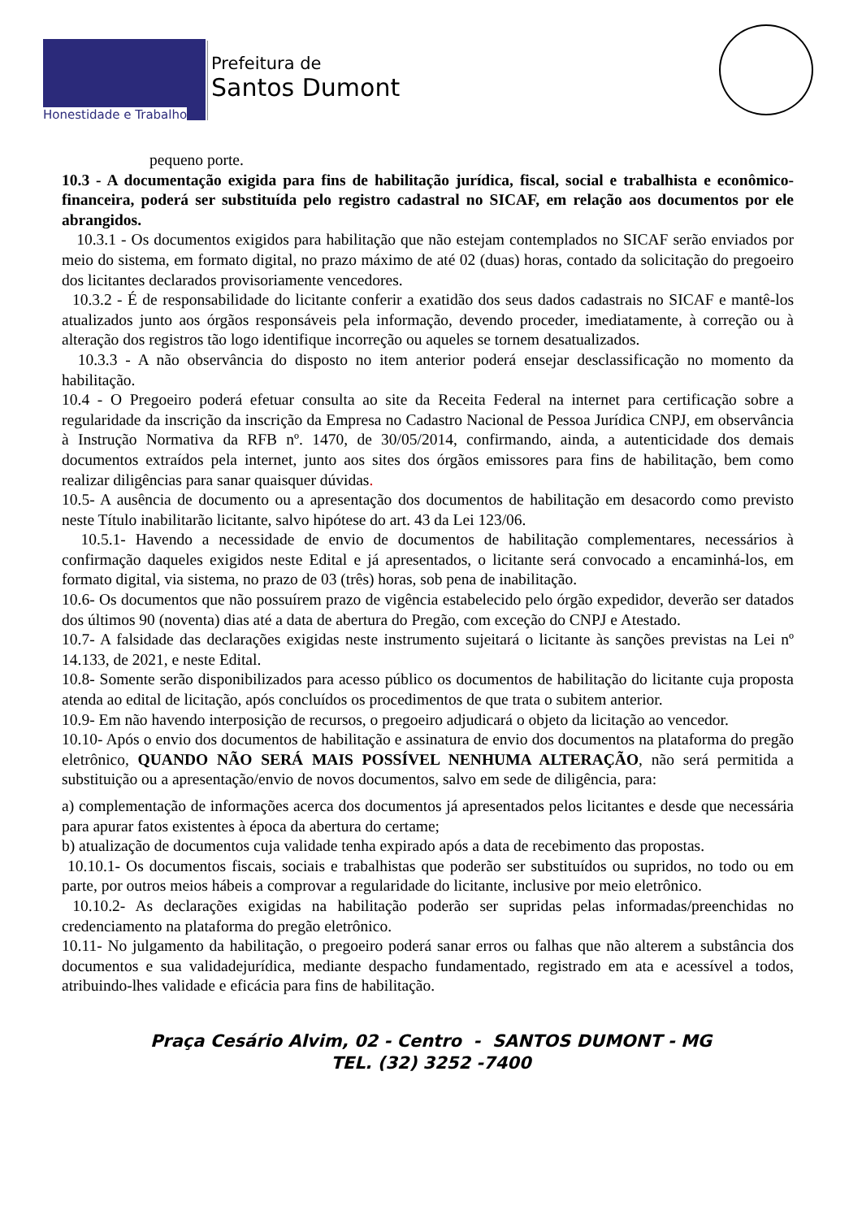Honestidade e Trabalho
Prefeitura de
Santos Dumont
pequeno porte.
10.3 - A documentação exigida para fins de habilitação jurídica, fiscal, social e trabalhista e econômico-financeira, poderá ser substituída pelo registro cadastral no SICAF, em relação aos documentos por ele abrangidos.
10.3.1 - Os documentos exigidos para habilitação que não estejam contemplados no SICAF serão enviados por meio do sistema, em formato digital, no prazo máximo de até 02 (duas) horas, contado da solicitação do pregoeiro dos licitantes declarados provisoriamente vencedores.
10.3.2 - É de responsabilidade do licitante conferir a exatidão dos seus dados cadastrais no SICAF e mantê-los atualizados junto aos órgãos responsáveis pela informação, devendo proceder, imediatamente, à correção ou à alteração dos registros tão logo identifique incorreção ou aqueles se tornem desatualizados.
10.3.3 - A não observância do disposto no item anterior poderá ensejar desclassificação no momento da habilitação.
10.4 - O Pregoeiro poderá efetuar consulta ao site da Receita Federal na internet para certificação sobre a regularidade da inscrição da inscrição da Empresa no Cadastro Nacional de Pessoa Jurídica CNPJ, em observância à Instrução Normativa da RFB nº. 1470, de 30/05/2014, confirmando, ainda, a autenticidade dos demais documentos extraídos pela internet, junto aos sites dos órgãos emissores para fins de habilitação, bem como realizar diligências para sanar quaisquer dúvidas.
10.5- A ausência de documento ou a apresentação dos documentos de habilitação em desacordo como previsto neste Título inabilitarão licitante, salvo hipótese do art. 43 da Lei 123/06.
10.5.1- Havendo a necessidade de envio de documentos de habilitação complementares, necessários à confirmação daqueles exigidos neste Edital e já apresentados, o licitante será convocado a encaminhá-los, em formato digital, via sistema, no prazo de 03 (três) horas, sob pena de inabilitação.
10.6- Os documentos que não possuírem prazo de vigência estabelecido pelo órgão expedidor, deverão ser datados dos últimos 90 (noventa) dias até a data de abertura do Pregão, com exceção do CNPJ e Atestado.
10.7- A falsidade das declarações exigidas neste instrumento sujeitará o licitante às sanções previstas na Lei nº 14.133, de 2021, e neste Edital.
10.8- Somente serão disponibilizados para acesso público os documentos de habilitação do licitante cuja proposta atenda ao edital de licitação, após concluídos os procedimentos de que trata o subitem anterior.
10.9- Em não havendo interposição de recursos, o pregoeiro adjudicará o objeto da licitação ao vencedor.
10.10- Após o envio dos documentos de habilitação e assinatura de envio dos documentos na plataforma do pregão eletrônico, QUANDO NÃO SERÁ MAIS POSSÍVEL NENHUMA ALTERAÇÃO, não será permitida a substituição ou a apresentação/envio de novos documentos, salvo em sede de diligência, para:
a) complementação de informações acerca dos documentos já apresentados pelos licitantes e desde que necessária para apurar fatos existentes à época da abertura do certame;
b) atualização de documentos cuja validade tenha expirado após a data de recebimento das propostas.
10.10.1- Os documentos fiscais, sociais e trabalhistas que poderão ser substituídos ou supridos, no todo ou em parte, por outros meios hábeis a comprovar a regularidade do licitante, inclusive por meio eletrônico.
10.10.2- As declarações exigidas na habilitação poderão ser supridas pelas informadas/preenchidas no credenciamento na plataforma do pregão eletrônico.
10.11- No julgamento da habilitação, o pregoeiro poderá sanar erros ou falhas que não alterem a substância dos documentos e sua validadejurídica, mediante despacho fundamentado, registrado em ata e acessível a todos, atribuindo-lhes validade e eficácia para fins de habilitação.
Praça Cesário Alvim, 02 - Centro - SANTOS DUMONT - MG
TEL. (32) 3252 -7400